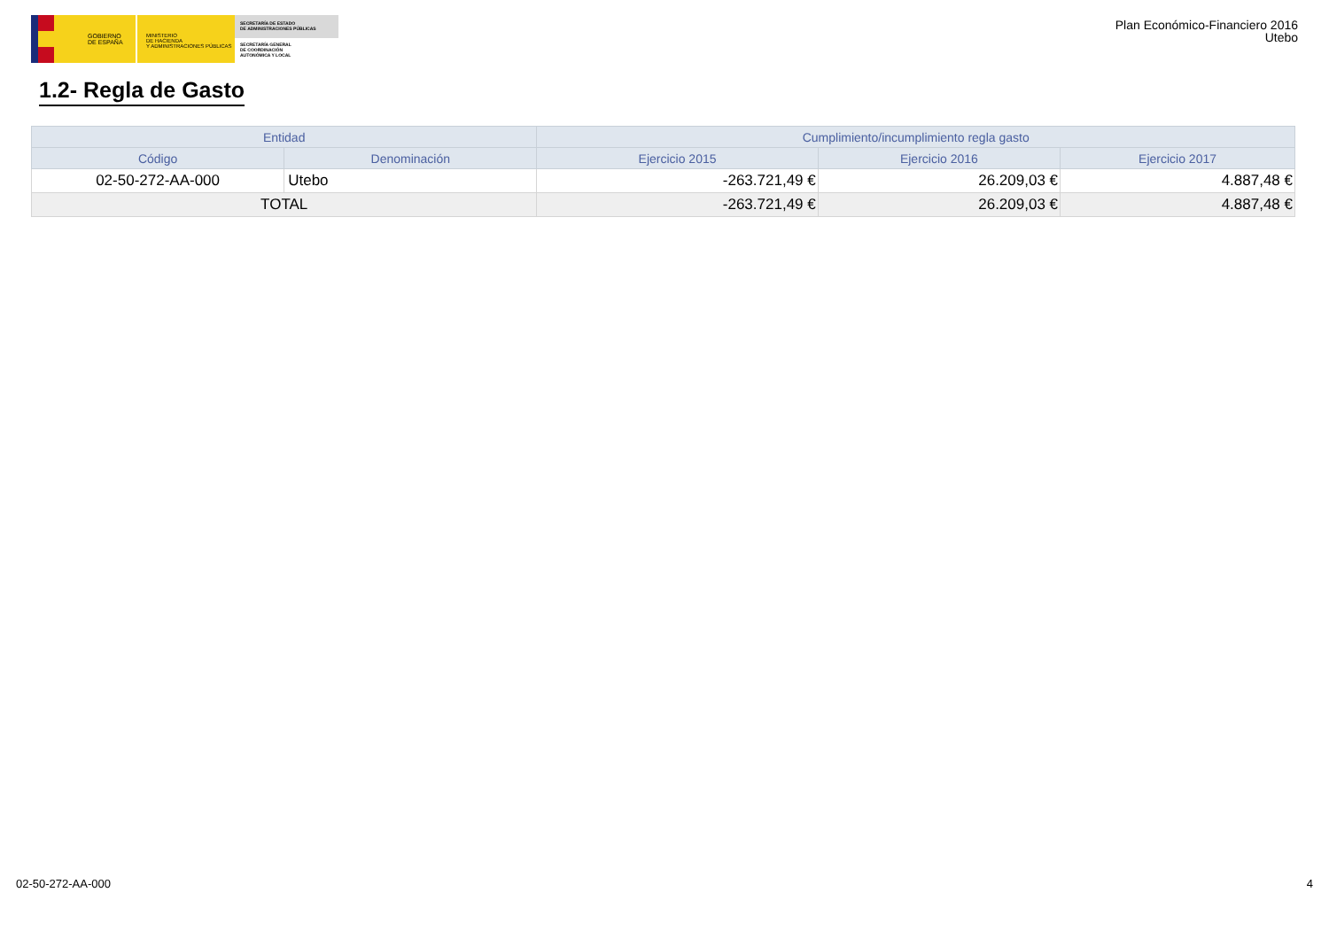GOBIERNO
DE ESPAÑA
MINISTERIO
DE HACIENDA
Y ADMINISTRACIONES PÚBLICAS
SECRETARÍA DE ESTADO
DE ADMINISTRACIONES PÚBLICAS
SECRETARÍA GENERAL
DE COORDINACIÓN
AUTONÓMICA Y LOCAL
Plan Económico-Financiero 2016
Utebo
1.2- Regla de Gasto
| Entidad | | Cumplimiento/incumplimiento regla gasto | | |
| --- | --- | --- | --- | --- |
| Código | Denominación | Ejercicio 2015 | Ejercicio 2016 | Ejercicio 2017 |
| 02-50-272-AA-000 | Utebo | -263.721,49 € | 26.209,03 € | 4.887,48 € |
| TOTAL | | -263.721,49 € | 26.209,03 € | 4.887,48 € |
02-50-272-AA-000 4